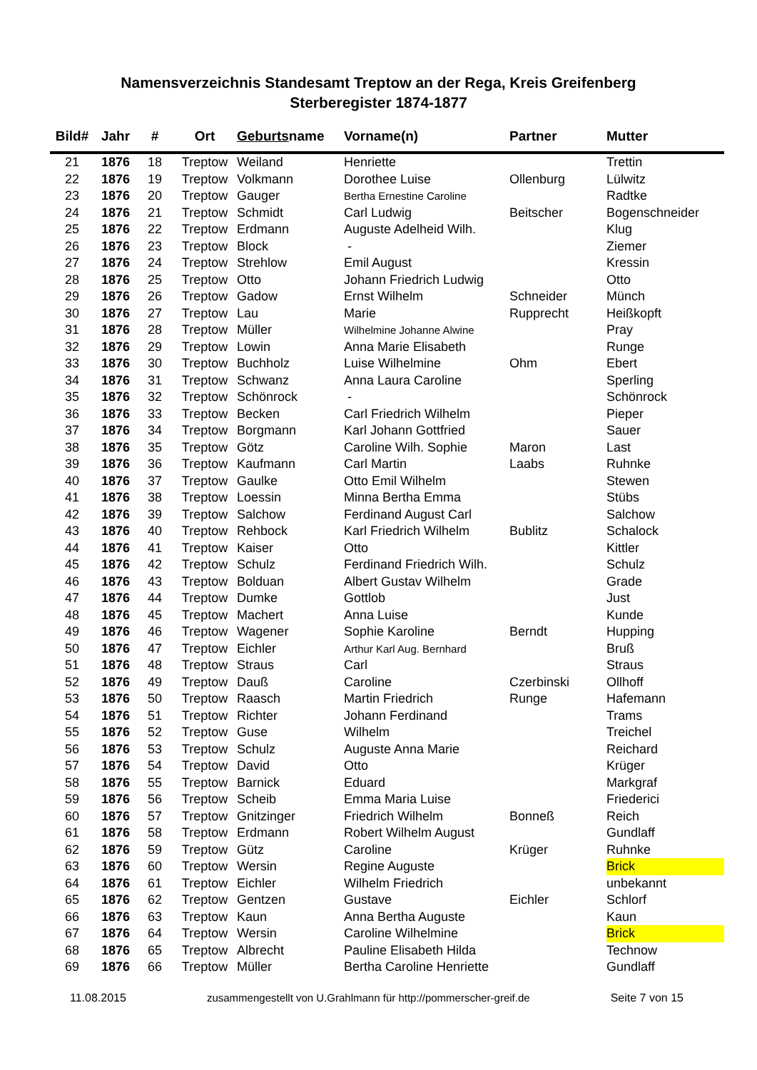Namensverzeichnis Standesamt Treptow an der Rega, Kreis Greifenberg
Sterberegister 1874-1877
| Bild# | Jahr | # | Ort | Geburts name | Vorname(n) | Partner | Mutter |
| --- | --- | --- | --- | --- | --- | --- | --- |
| 21 | 1876 | 18 | Treptow | Weiland | Henriette | | Trettin |
| 22 | 1876 | 19 | Treptow | Volkmann | Dorothee Luise | Ollenburg | Lülwitz |
| 23 | 1876 | 20 | Treptow | Gauger | Bertha Ernestine Caroline | | Radtke |
| 24 | 1876 | 21 | Treptow | Schmidt | Carl Ludwig | Beitscher | Bogenschneider |
| 25 | 1876 | 22 | Treptow | Erdmann | Auguste Adelheid Wilh. | | Klug |
| 26 | 1876 | 23 | Treptow | Block | - | | Ziemer |
| 27 | 1876 | 24 | Treptow | Strehlow | Emil August | | Kressin |
| 28 | 1876 | 25 | Treptow | Otto | Johann Friedrich Ludwig | | Otto |
| 29 | 1876 | 26 | Treptow | Gadow | Ernst Wilhelm | Schneider | Münch |
| 30 | 1876 | 27 | Treptow | Lau | Marie | Rupprecht | Heißkopft |
| 31 | 1876 | 28 | Treptow | Müller | Wilhelmine Johanne Alwine | | Pray |
| 32 | 1876 | 29 | Treptow | Lowin | Anna Marie Elisabeth | | Runge |
| 33 | 1876 | 30 | Treptow | Buchholz | Luise Wilhelmine | Ohm | Ebert |
| 34 | 1876 | 31 | Treptow | Schwanz | Anna Laura Caroline | | Sperling |
| 35 | 1876 | 32 | Treptow | Schönrock | - | | Schönrock |
| 36 | 1876 | 33 | Treptow | Becken | Carl Friedrich Wilhelm | | Pieper |
| 37 | 1876 | 34 | Treptow | Borgmann | Karl Johann Gottfried | | Sauer |
| 38 | 1876 | 35 | Treptow | Götz | Caroline Wilh. Sophie | Maron | Last |
| 39 | 1876 | 36 | Treptow | Kaufmann | Carl Martin | Laabs | Ruhnke |
| 40 | 1876 | 37 | Treptow | Gaulke | Otto Emil Wilhelm | | Stewen |
| 41 | 1876 | 38 | Treptow | Loessin | Minna Bertha Emma | | Stübs |
| 42 | 1876 | 39 | Treptow | Salchow | Ferdinand August Carl | | Salchow |
| 43 | 1876 | 40 | Treptow | Rehbock | Karl Friedrich Wilhelm | Bublitz | Schalock |
| 44 | 1876 | 41 | Treptow | Kaiser | Otto | | Kittler |
| 45 | 1876 | 42 | Treptow | Schulz | Ferdinand Friedrich Wilh. | | Schulz |
| 46 | 1876 | 43 | Treptow | Bolduan | Albert Gustav Wilhelm | | Grade |
| 47 | 1876 | 44 | Treptow | Dumke | Gottlob | | Just |
| 48 | 1876 | 45 | Treptow | Machert | Anna Luise | | Kunde |
| 49 | 1876 | 46 | Treptow | Wagener | Sophie Karoline | Berndt | Hupping |
| 50 | 1876 | 47 | Treptow | Eichler | Arthur Karl Aug. Bernhard | | Bruß |
| 51 | 1876 | 48 | Treptow | Straus | Carl | | Straus |
| 52 | 1876 | 49 | Treptow | Dauß | Caroline | Czerbinski | Ollhoff |
| 53 | 1876 | 50 | Treptow | Raasch | Martin Friedrich | Runge | Hafemann |
| 54 | 1876 | 51 | Treptow | Richter | Johann Ferdinand | | Trams |
| 55 | 1876 | 52 | Treptow | Guse | Wilhelm | | Treichel |
| 56 | 1876 | 53 | Treptow | Schulz | Auguste Anna Marie | | Reichard |
| 57 | 1876 | 54 | Treptow | David | Otto | | Krüger |
| 58 | 1876 | 55 | Treptow | Barnick | Eduard | | Markgraf |
| 59 | 1876 | 56 | Treptow | Scheib | Emma Maria Luise | | Friederici |
| 60 | 1876 | 57 | Treptow | Gnitzinger | Friedrich Wilhelm | Bonneß | Reich |
| 61 | 1876 | 58 | Treptow | Erdmann | Robert Wilhelm August | | Gundlaff |
| 62 | 1876 | 59 | Treptow | Gütz | Caroline | Krüger | Ruhnke |
| 63 | 1876 | 60 | Treptow | Wersin | Regine Auguste | | Brick |
| 64 | 1876 | 61 | Treptow | Eichler | Wilhelm Friedrich | | unbekannt |
| 65 | 1876 | 62 | Treptow | Gentzen | Gustave | Eichler | Schlorf |
| 66 | 1876 | 63 | Treptow | Kaun | Anna Bertha Auguste | | Kaun |
| 67 | 1876 | 64 | Treptow | Wersin | Caroline Wilhelmine | | Brick |
| 68 | 1876 | 65 | Treptow | Albrecht | Pauline Elisabeth Hilda | | Technow |
| 69 | 1876 | 66 | Treptow | Müller | Bertha Caroline Henriette | | Gundlaff |
11.08.2015 zusammengestellt von U.Grahlmann für http://pommerscher-greif.de Seite 7 von 15